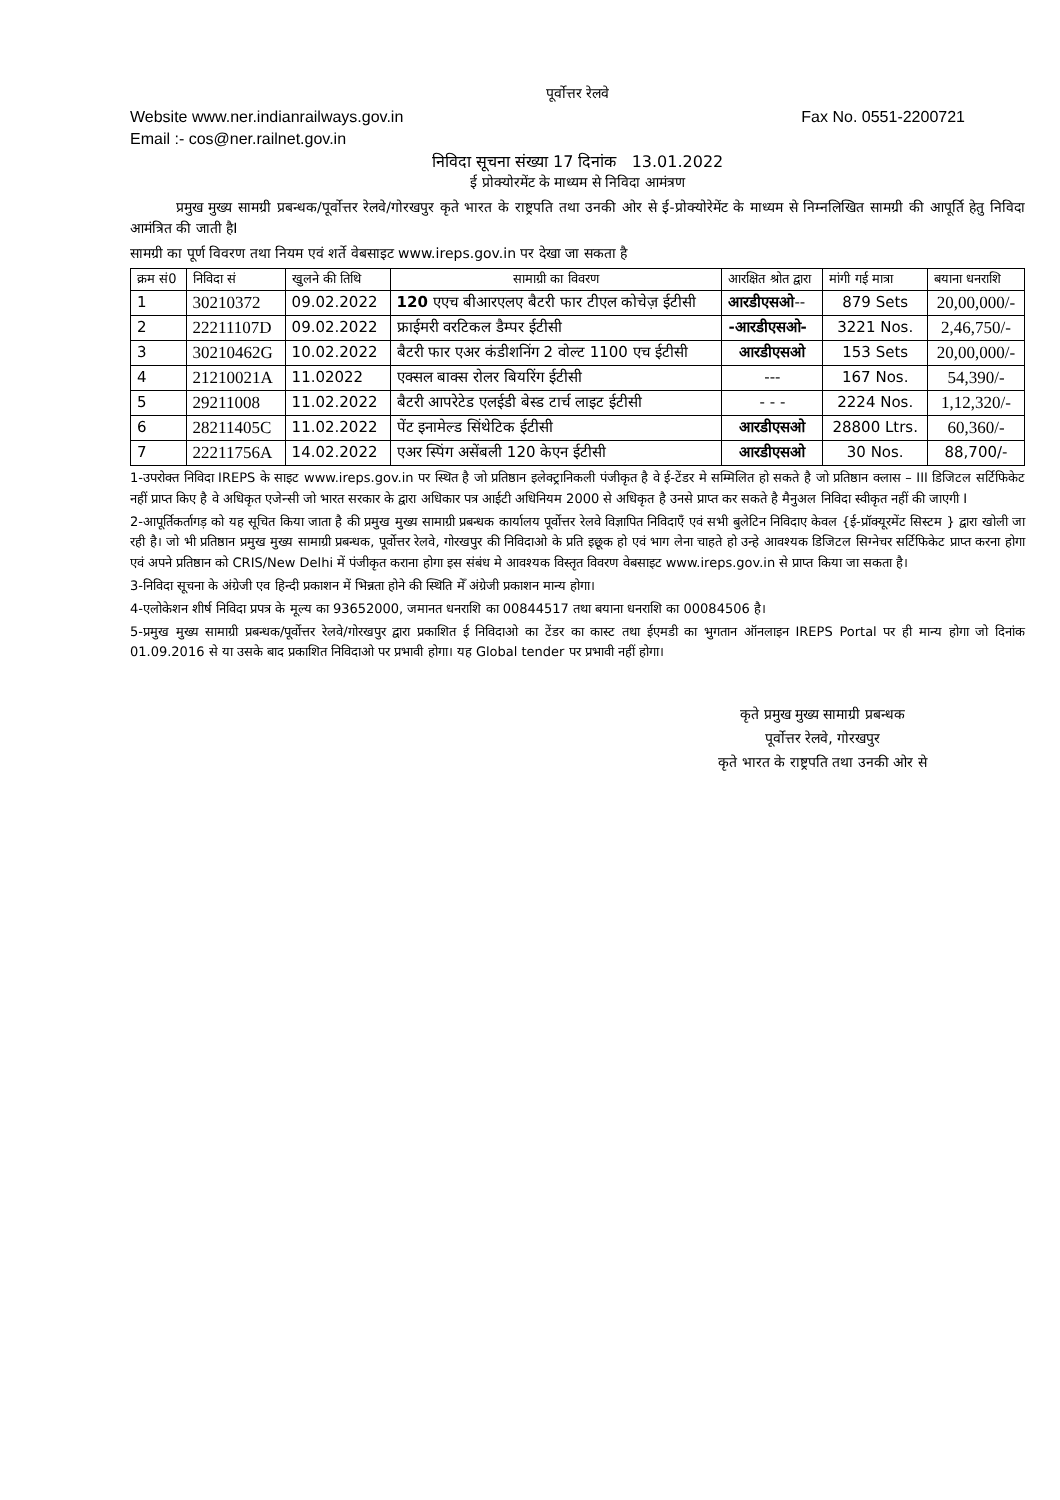पूर्वोत्तर रेलवे
Website www.ner.indianrailways.gov.in Fax No. 0551-2200721
Email :- cos@ner.railnet.gov.in
निविदा सूचना संख्या 17 दिनांक 13.01.2022
ई प्रोक्योरमेंट के माध्यम से निविदा आमंत्रण
प्रमुख मुख्य सामग्री प्रबन्धक/पूर्वोत्तर रेलवे/गोरखपुर कृते भारत के राष्ट्रपति तथा उनकी ओर से ई-प्रोक्योरेमेंट के माध्यम से निम्नलिखित सामग्री की आपूर्ति हेतु निविदा आमंत्रित की जाती हैI
सामग्री का पूर्ण विवरण तथा नियम एवं शर्ते वेबसाइट www.ireps.gov.in पर देखा जा सकता है
| क्रम सं0 | निविदा सं | खुलने की तिथि | सामाग्री का विवरण | आरक्षित श्रोत द्वारा | मांगी गई मात्रा | बयाना धनराशि |
| --- | --- | --- | --- | --- | --- | --- |
| 1 | 30210372 | 09.02.2022 | 120 एएच बीआरएलए बैटरी फार टीएल कोचेज़ ईटीसी | आरडीएसओ -- | 879 Sets | 20,00,000/- |
| 2 | 22211107D | 09.02.2022 | फ्राईमरी वरटिकल डैम्पर ईटीसी | -आरडीएसओ- | 3221 Nos. | 2,46,750/- |
| 3 | 30210462G | 10.02.2022 | बैटरी फार एअर कंडीशनिंग 2 वोल्ट 1100 एच ईटीसी | आरडीएसओ | 153 Sets | 20,00,000/- |
| 4 | 21210021A | 11.02022 | एक्सल बाक्स रोलर बियरिंग ईटीसी | --- | 167 Nos. | 54,390/- |
| 5 | 29211008 | 11.02.2022 | बैटरी आपरेटेड एलईडी बेस्ड टार्च लाइट ईटीसी | - - - | 2224 Nos. | 1,12,320/- |
| 6 | 28211405C | 11.02.2022 | पेंट इनामेल्ड सिंथेटिक ईटीसी | आरडीएसओ | 28800 Ltrs. | 60,360/- |
| 7 | 22211756A | 14.02.2022 | एअर स्पिंग असेंबली 120 केएन ईटीसी | आरडीएसओ | 30 Nos. | 88,700/- |
1-उपरोक्त निविदा IREPS के साइट www.ireps.gov.in पर स्थित है जो प्रतिष्ठान इलेक्ट्रानिकली पंजीकृत है वे ई-टेंडर मे सम्मिलित हो सकते है जो प्रतिष्ठान क्लास – III डिजिटल सर्टिफिकेट नहीं प्राप्त किए है वे अधिकृत एजेन्सी जो भारत सरकार के द्वारा अधिकार पत्र आईटी अधिनियम 2000 से अधिकृत है उनसे प्राप्त कर सकते है मैनुअल निविदा स्वीकृत नहीं की जाएगी I
2-आपूर्तिकर्तागड़ को यह सूचित किया जाता है की प्रमुख मुख्य सामाग्री प्रबन्धक कार्यालय पूर्वोत्तर रेलवे विज्ञापित निविदाएँ एवं सभी बुलेटिन निविदाए केवल {ई-प्रॉक्यूरमेंट सिस्टम } द्वारा खोली जा रही है। जो भी प्रतिष्ठान प्रमुख मुख्य सामाग्री प्रबन्धक, पूर्वोत्तर रेलवे, गोरखपुर की निविदाओ के प्रति इछूक हो एवं भाग लेना चाहते हो उन्हे आवश्यक डिजिटल सिग्नेचर सर्टिफिकेट प्राप्त करना होगा एवं अपने प्रतिष्ठान को CRIS/New Delhi में पंजीकृत कराना होगा इस संबंध मे आवश्यक विस्तृत विवरण वेबसाइट www.ireps.gov.in से प्राप्त किया जा सकता है।
3-निविदा सूचना के अंग्रेजी एव हिन्दी प्रकाशन में भिन्नता होने की स्थिति मेँ अंग्रेजी प्रकाशन मान्य होगा।
4-एलोकेशन शीर्ष निविदा प्रपत्र के मूल्य का 93652000, जमानत धनराशि का 00844517 तथा बयाना धनराशि का 00084506 है।
5-प्रमुख मुख्य सामाग्री प्रबन्धक/पूर्वोत्तर रेलवे/गोरखपुर द्वारा प्रकाशित ई निविदाओ का टेंडर का कास्ट तथा ईएमडी का भुगतान ऑनलाइन IREPS Portal पर ही मान्य होगा जो दिनांक 01.09.2016 से या उसके बाद प्रकाशित निविदाओ पर प्रभावी होगा। यह Global tender पर प्रभावी नहीं होगा।
कृते प्रमुख मुख्य सामाग्री प्रबन्धक
पूर्वोत्तर रेलवे, गोरखपुर
कृते भारत के राष्ट्रपति तथा उनकी ओर से